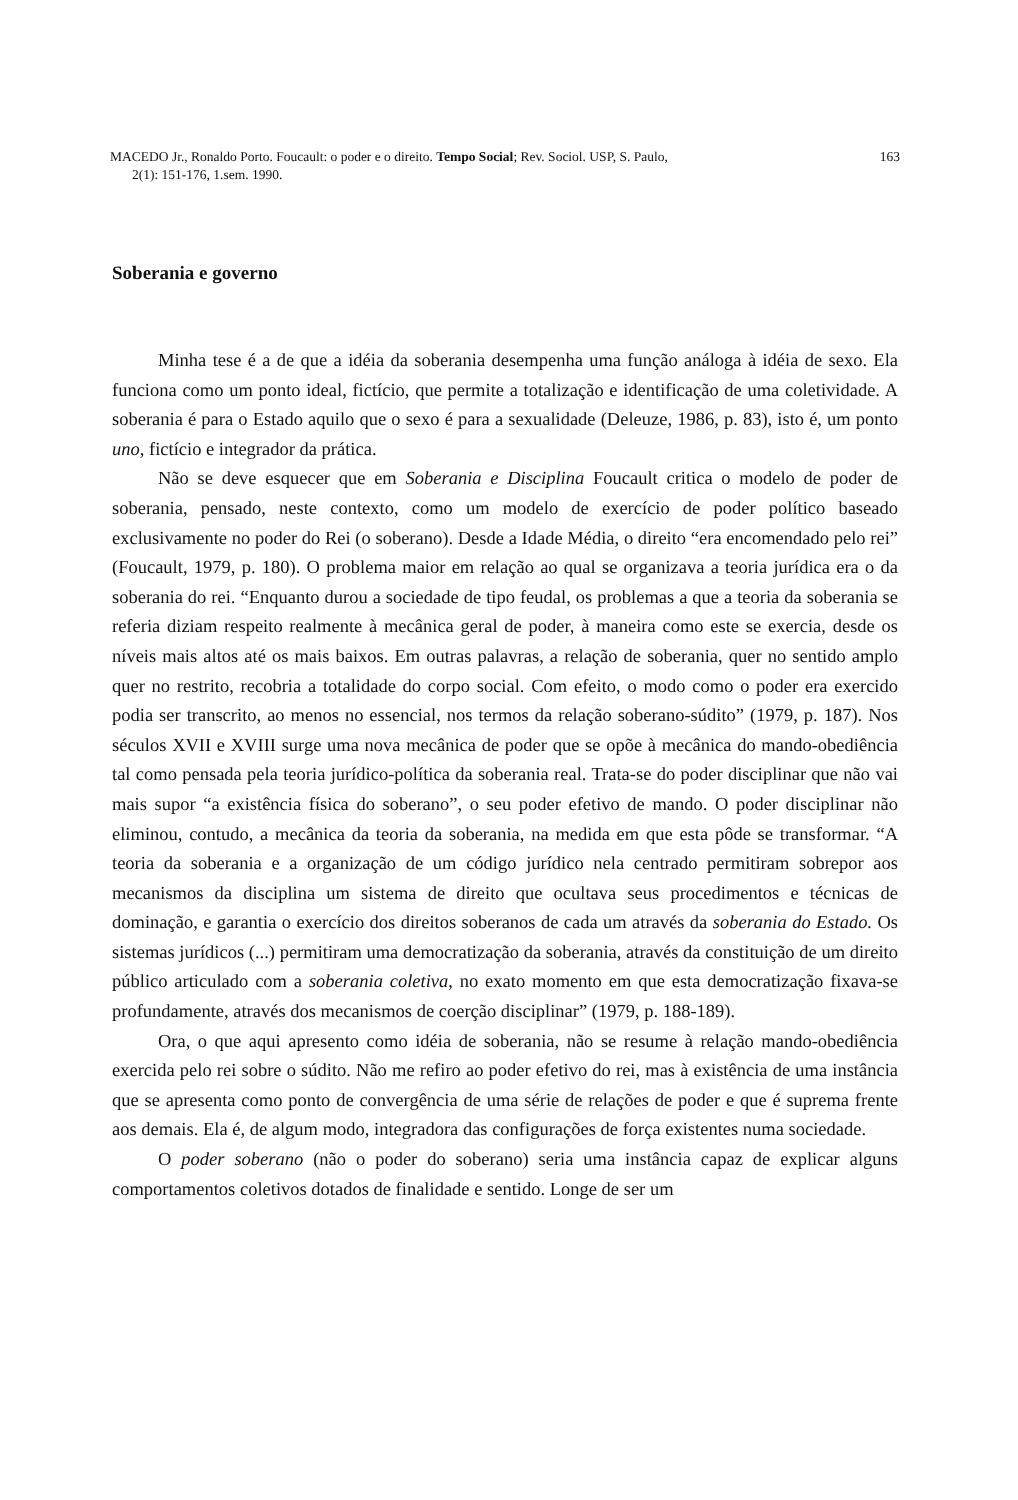163 MACEDO Jr., Ronaldo Porto. Foucault: o poder e o direito. Tempo Social; Rev. Sociol. USP, S. Paulo,
2(1): 151-176, 1.sem. 1990.
Soberania e governo
Minha tese é a de que a idéia da soberania desempenha uma função análoga à idéia de sexo. Ela funciona como um ponto ideal, fictício, que permite a totalização e identificação de uma coletividade. A soberania é para o Estado aquilo que o sexo é para a sexualidade (Deleuze, 1986, p. 83), isto é, um ponto uno, fictício e integrador da prática.
Não se deve esquecer que em Soberania e Disciplina Foucault critica o modelo de poder de soberania, pensado, neste contexto, como um modelo de exercício de poder político baseado exclusivamente no poder do Rei (o soberano). Desde a Idade Média, o direito “era encomendado pelo rei” (Foucault, 1979, p. 180). O problema maior em relação ao qual se organizava a teoria jurídica era o da soberania do rei. “Enquanto durou a sociedade de tipo feudal, os problemas a que a teoria da soberania se referia diziam respeito realmente à mecânica geral de poder, à maneira como este se exercia, desde os níveis mais altos até os mais baixos. Em outras palavras, a relação de soberania, quer no sentido amplo quer no restrito, recobria a totalidade do corpo social. Com efeito, o modo como o poder era exercido podia ser transcrito, ao menos no essencial, nos termos da relação soberano-súdito” (1979, p. 187). Nos séculos XVII e XVIII surge uma nova mecânica de poder que se opõe à mecânica do mando-obediência tal como pensada pela teoria jurídico-política da soberania real. Trata-se do poder disciplinar que não vai mais supor “a existência física do soberano”, o seu poder efetivo de mando. O poder disciplinar não eliminou, contudo, a mecânica da teoria da soberania, na medida em que esta pôde se transformar. “A teoria da soberania e a organização de um código jurídico nela centrado permitiram sobrepor aos mecanismos da disciplina um sistema de direito que ocultava seus procedimentos e técnicas de dominação, e garantia o exercício dos direitos soberanos de cada um através da soberania do Estado. Os sistemas jurídicos (...) permitiram uma democratização da soberania, através da constituição de um direito público articulado com a soberania coletiva, no exato momento em que esta democratização fixava-se profundamente, através dos mecanismos de coerção disciplinar” (1979, p. 188-189).
Ora, o que aqui apresento como idéia de soberania, não se resume à relação mando-obediência exercida pelo rei sobre o súdito. Não me refiro ao poder efetivo do rei, mas à existência de uma instância que se apresenta como ponto de convergência de uma série de relações de poder e que é suprema frente aos demais. Ela é, de algum modo, integradora das configurações de força existentes numa sociedade.
O poder soberano (não o poder do soberano) seria uma instância capaz de explicar alguns comportamentos coletivos dotados de finalidade e sentido. Longe de ser um